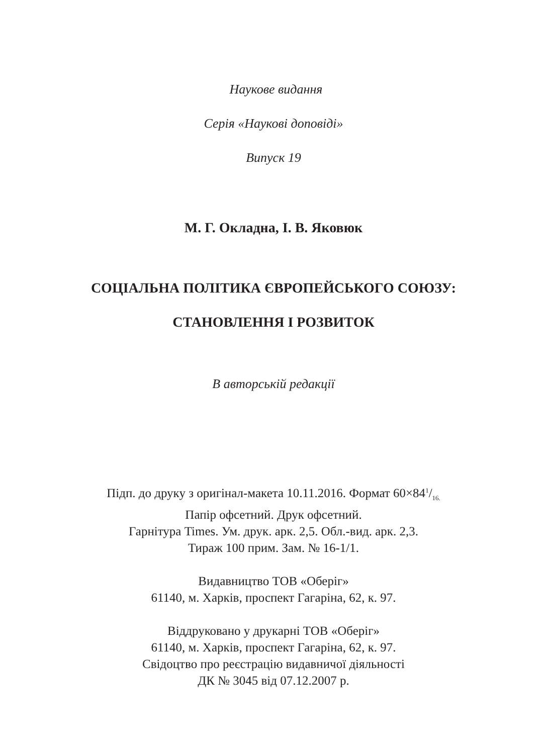Наукове видання
Серія «Наукові доповіді»
Випуск 19
М. Г. Окладна, І. В. Яковюк
СОЦІАЛЬНА ПОЛІТИКА ЄВРОПЕЙСЬКОГО СОЮЗУ:
СТАНОВЛЕННЯ І РОЗВИТОК
В авторській редакції
Підп. до друку з оригінал-макета 10.11.2016. Формат 60×841/16.
Папір офсетний. Друк офсетний.
Гарнітура Times. Ум. друк. арк. 2,5. Обл.-вид. арк. 2,3.
Тираж 100 прим. Зам. № 16-1/1.
Видавництво ТОВ «Оберіг»
61140, м. Харків, проспект Гагаріна, 62, к. 97.
Віддруковано у друкарні ТОВ «Оберіг»
61140, м. Харків, проспект Гагаріна, 62, к. 97.
Свідоцтво про реєстрацію видавничої діяльності
ДК № 3045 від 07.12.2007 р.